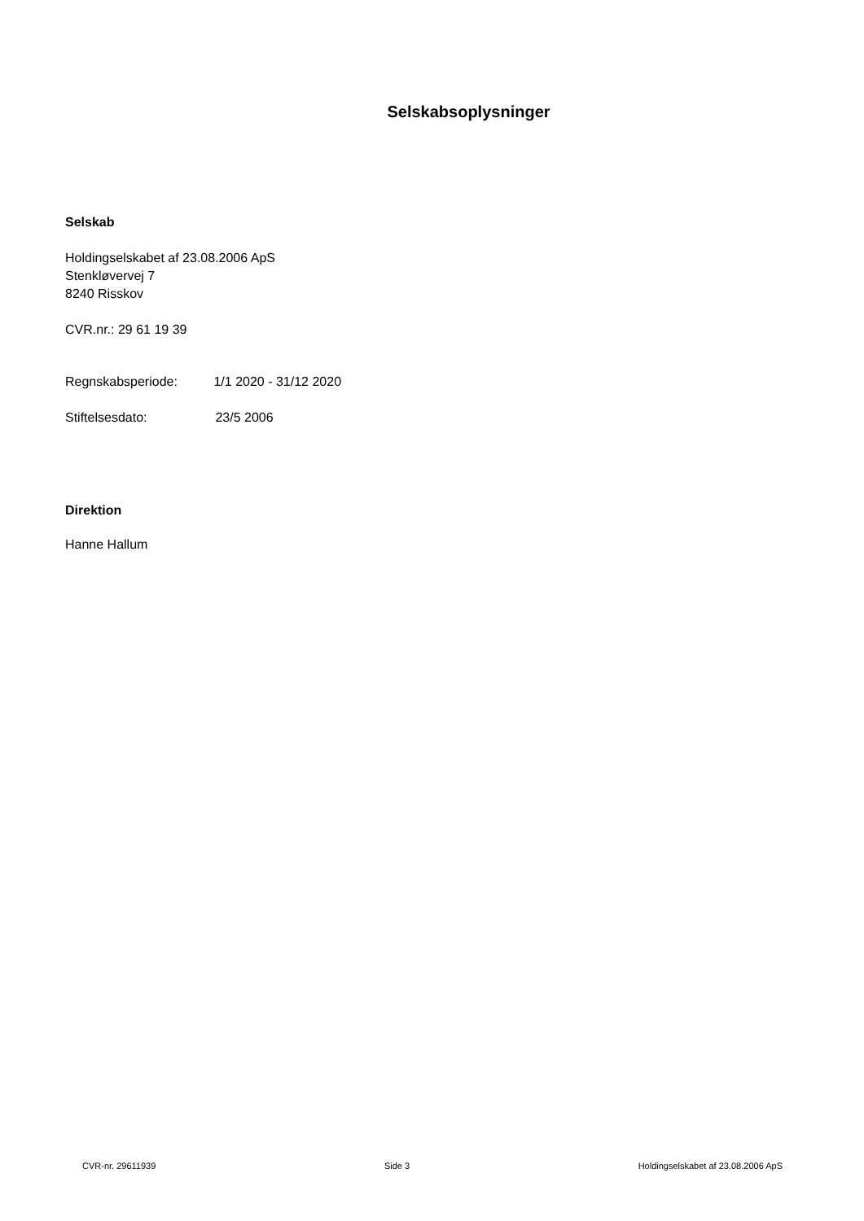Selskabsoplysninger
Selskab
Holdingselskabet af 23.08.2006 ApS
Stenkløvervej 7
8240 Risskov
CVR.nr.: 29 61 19 39
Regnskabsperiode: 1/1 2020 - 31/12 2020
Stiftelsesdato: 23/5 2006
Direktion
Hanne Hallum
CVR-nr. 29611939 Side 3 Holdingselskabet af 23.08.2006 ApS